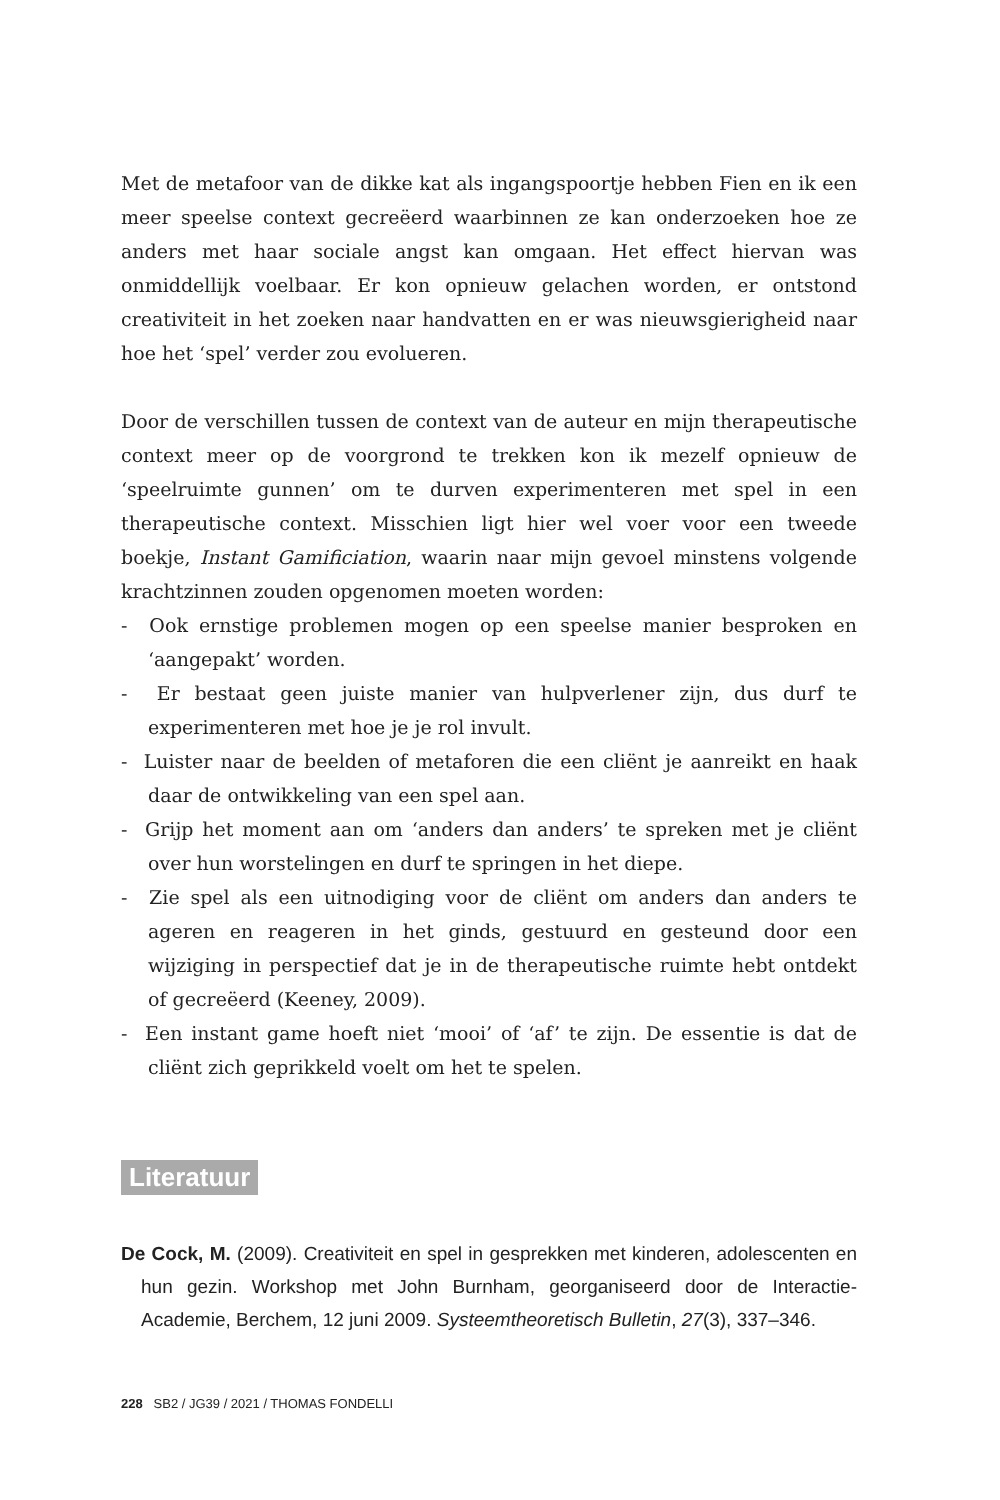Met de metafoor van de dikke kat als ingangspoortje hebben Fien en ik een meer speelse context gecreëerd waarbinnen ze kan onderzoeken hoe ze anders met haar sociale angst kan omgaan. Het effect hiervan was onmiddellijk voelbaar. Er kon opnieuw gelachen worden, er ontstond creativiteit in het zoeken naar handvatten en er was nieuwsgierigheid naar hoe het ‘spel’ verder zou evolueren.
Door de verschillen tussen de context van de auteur en mijn therapeutische context meer op de voorgrond te trekken kon ik mezelf opnieuw de ‘speelruimte gunnen’ om te durven experimenteren met spel in een therapeutische context. Misschien ligt hier wel voer voor een tweede boekje, Instant Gamificiation, waarin naar mijn gevoel minstens volgende krachtzinnen zouden opgenomen moeten worden:
- Ook ernstige problemen mogen op een speelse manier besproken en ‘aangepakt’ worden.
- Er bestaat geen juiste manier van hulpverlener zijn, dus durf te experimenteren met hoe je je rol invult.
- Luister naar de beelden of metaforen die een cliënt je aanreikt en haak daar de ontwikkeling van een spel aan.
- Grijp het moment aan om ‘anders dan anders’ te spreken met je cliënt over hun worstelingen en durf te springen in het diepe.
- Zie spel als een uitnodiging voor de cliënt om anders dan anders te ageren en reageren in het ginds, gestuurd en gesteund door een wijziging in perspectief dat je in de therapeutische ruimte hebt ontdekt of gecreëerd (Keeney, 2009).
- Een instant game hoeft niet ‘mooi’ of ‘af’ te zijn. De essentie is dat de cliënt zich geprikkeld voelt om het te spelen.
Literatuur
De Cock, M. (2009). Creativiteit en spel in gesprekken met kinderen, adolescenten en hun gezin. Workshop met John Burnham, georganiseerd door de Interactie-Academie, Berchem, 12 juni 2009. Systeemtheoretisch Bulletin, 27(3), 337–346.
228 SB2 / JG39 / 2021 / THOMAS FONDELLI